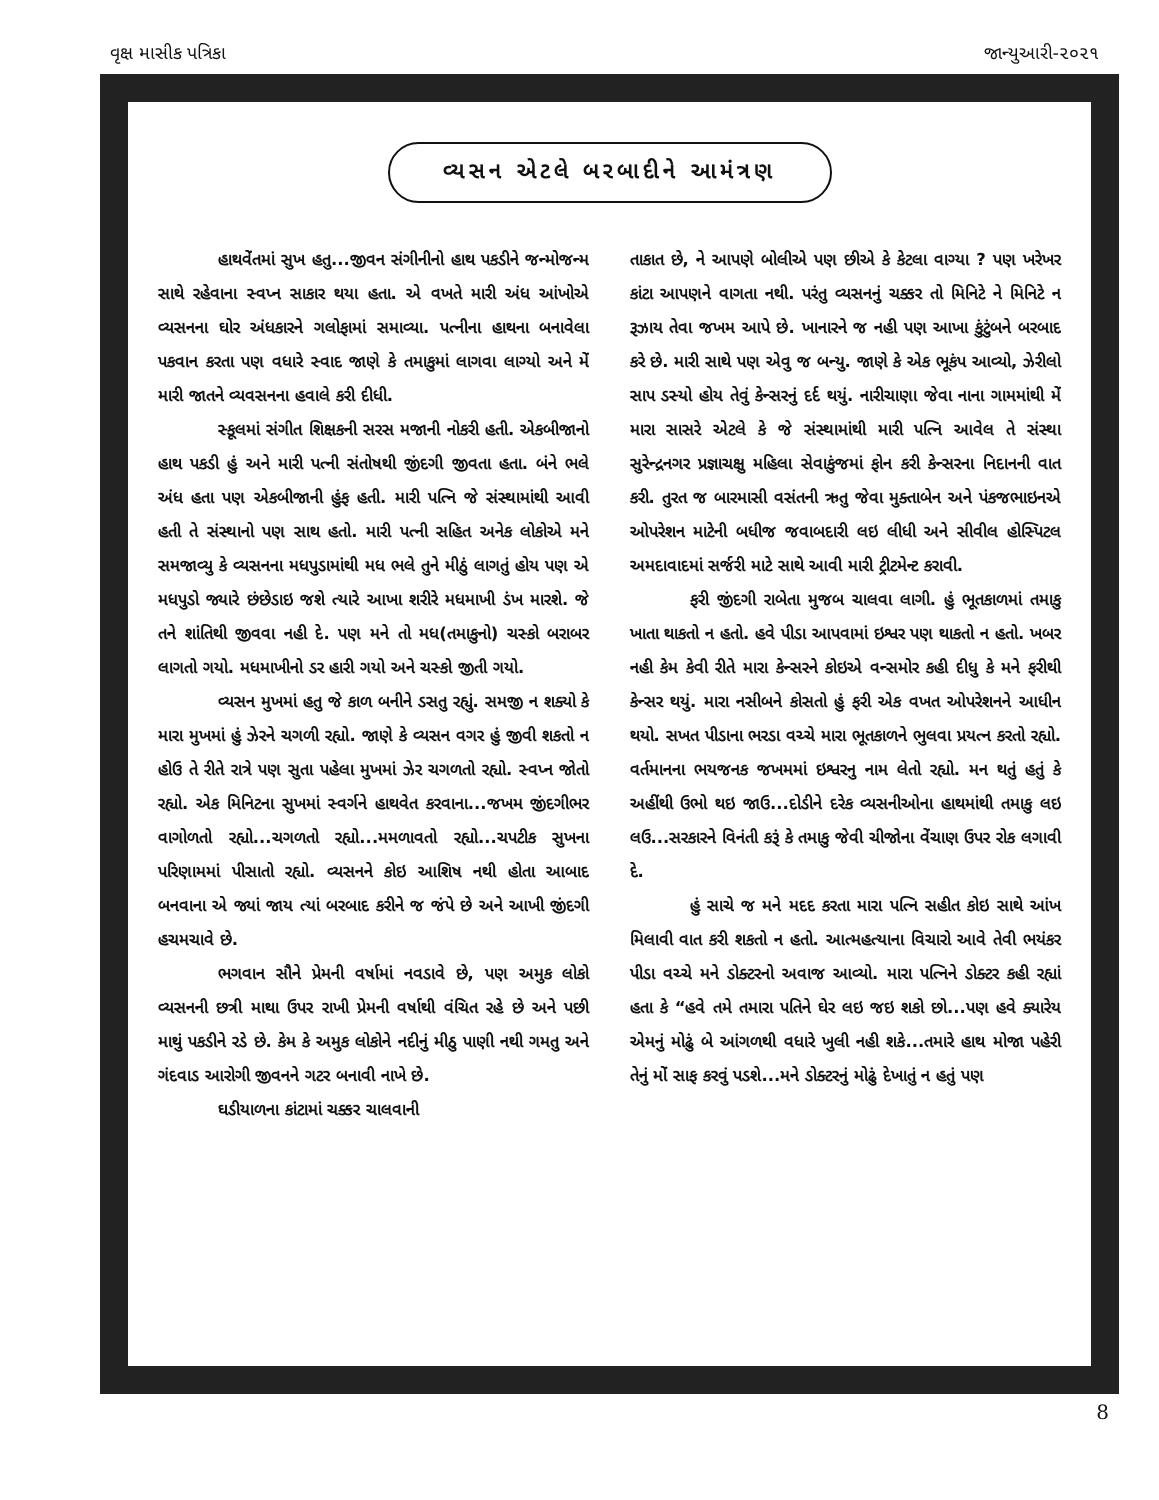વૃક્ષ માસીક પત્રિકા જાન્યુઆરી-૨૦૨૧
વ્યસન એટલે બરબાદીને આમંત્રણ
હાથવેંતમાં સુખ હતુ...જીવન સંગીનીનો હાથ પકડીને જન્મોજન્મ સાથે રહેવાના સ્વપ્ન સાકાર થયા હતા. એ વખતે મારી અંધ આંખોએ વ્યસનના ઘોર અંધકારને ગલોફામાં સમાવ્યા. પત્નીના હાથના બનાવેલા પકવાન કરતા પણ વધારે સ્વાદ જાણે કે તમાકુમાં લાગવા લાગ્યો અને મેં મારી જાતને વ્યવસનના હવાલે કરી દીધી.
સ્કૂલમાં સંગીત શિક્ષકની સરસ મજાની નોકરી હતી. એકબીજાનો હાથ પકડી હું અને મારી પત્ની સંતોષથી જીંદગી જીવતા હતા. બંને ભલે અંધ હતા પણ એકબીજાની હુંફ હતી. મારી પત્નિ જે સંસ્થામાંથી આવી હતી તે સંસ્થાનો પણ સાથ હતો. મારી પત્ની સહિત અનેક લોકોએ મને સમજાવ્યુ કે વ્યસનના મધપુડામાંથી મધ ભલે તુને મીઠું લાગતું હોય પણ એ મધપુડો જ્યારે છંછેડાઇ જશે ત્યારે આખા શરીરે મધમાખી ડંખ મારશે. જે તને શાંતિથી જીવવા નહી દે. પણ મને તો મધ(તમાકુનો) ચસ્કો બરાબર લાગતો ગયો. મધમાખીનો ડર હારી ગયો અને ચસ્કો જીતી ગયો.
વ્યસન મુખમાં હતુ જે કાળ બનીને ડસતુ રહ્યું. સમજી ન શક્યો કે મારા મુખમાં હું ઝેરને ચગળી રહ્યો. જાણે કે વ્યસન વગર હું જીવી શકતો ન હોઉ તે રીતે રાત્રે પણ સુતા પહેલા મુખમાં ઝેર ચગળતો રહ્યો. સ્વપ્ન જોતો રહ્યો. એક મિનિટના સુખમાં સ્વર્ગને હાથવેત કરવાના...જખમ જીંદગીભર વાગોળતો રહ્યો...ચગળતો રહ્યો...મમળાવતો રહ્યો...ચપટીક સુખના પરિણામમાં પીસાતો રહ્યો. વ્યસનને કોઇ આશિષ નથી હોતા આબાદ બનવાના એ જ્યાં જાય ત્યાં બરબાદ કરીને જ જંપે છે અને આખી જીંદગી હચમચાવે છે.
ભગવાન સૌને પ્રેમની વર્ષામાં નવડાવે છે, પણ અમુક લોકો વ્યસનની છત્રી માથા ઉપર રાખી પ્રેમની વર્ષાથી વંચિત રહે છે અને પછી માથું પકડીને રડે છે. કેમ કે અમુક લોકોને નદીનું મીઠુ પાણી નથી ગમતુ અને ગંદવાડ આરોગી જીવનને ગટર બનાવી નાખે છે.
ઘડીયાળના કાંટામાં ચક્કર ચાલવાની
તાકાત છે, ને આપણે બોલીએ પણ છીએ કે કેટલા વાગ્યા ? પણ ખરેખર કાંટા આપણને વાગતા નથી. પરંતુ વ્યસનનું ચક્કર તો મિનિટે ને મિનિટે ન રૂઝાય તેવા જખમ આપે છે. ખાનારને જ નહી પણ આખા કુંટુંબને બરબાદ કરે છે. મારી સાથે પણ એવુ જ બન્યુ. જાણે કે એક ભૂકંપ આવ્યો, ઝેરીલો સાપ ડસ્યો હોય તેવું કેન્સરનું દર્દ થયું. નારીચાણા જેવા નાના ગામમાંથી મેં મારા સાસરે એટલે કે જે સંસ્થામાંથી મારી પત્નિ આવેલ તે સંસ્થા સુરેન્દ્રનગર પ્રજ્ઞાચક્ષુ મહિલા સેવાકુંજમાં ફોન કરી કેન્સરના નિદાનની વાત કરી. તુરત જ બારમાસી વસંતની ઋતુ જેવા મુક્તાબેન અને પંકજભાઇનએ ઓપરેશન માટેની બધીજ જવાબદારી લઇ લીધી અને સીવીલ હોસ્પિટલ અમદાવાદમાં સર્જરી માટે સાથે આવી મારી ટ્રીટમેન્ટ કરાવી.
ફરી જીંદગી રાબેતા મુજબ ચાલવા લાગી. હું ભૂતકાળમાં તમાકુ ખાતા થાકતો ન હતો. હવે પીડા આપવામાં ઇશ્વર પણ થાકતો ન હતો. ખબર નહી કેમ કેવી રીતે મારા કેન્સરને કોઇએ વન્સમોર કહી દીધુ કે મને ફરીથી કેન્સર થયું. મારા નસીબને કોસતો હું ફરી એક વખત ઓપરેશનને આધીન થયો. સખત પીડાના ભરડા વચ્ચે મારા ભૂતકાળને ભુલવા પ્રયત્ન કરતો રહ્યો. વર્તમાનના ભયજનક જખમમાં ઇશ્વરનુ નામ લેતો રહ્યો. મન થતું હતું કે અહીંથી ઉભો થઇ જાઉ...દોડીને દરેક વ્યસનીઓના હાથમાંથી તમાકુ લઇ લઉ...સરકારને વિનંતી કરૂં કે તમાકુ જેવી ચીજોના વેંચાણ ઉપર રોક લગાવી દે.
હું સાચે જ મને મદદ કરતા મારા પત્નિ સહીત કોઇ સાથે આંખ મિલાવી વાત કરી શકતો ન હતો. આત્મહત્યાના વિચારો આવે તેવી ભયંકર પીડા વચ્ચે મને ડોક્ટરનો અવાજ આવ્યો. મારા પત્નિને ડોક્ટર કહી રહ્યાં હતા કે “હવે તમે તમારા પતિને ઘેર લઇ જઇ શકો છો...પણ હવે ક્યારેય એમનું મોઢું બે આંગળથી વધારે ખુલી નહી શકે...તમારે હાથ મોજા પહેરી તેનું મોં સાફ કરવું પડશે...મને ડોક્ટરનું મોઢું દેખાતું ન હતું પણ
8